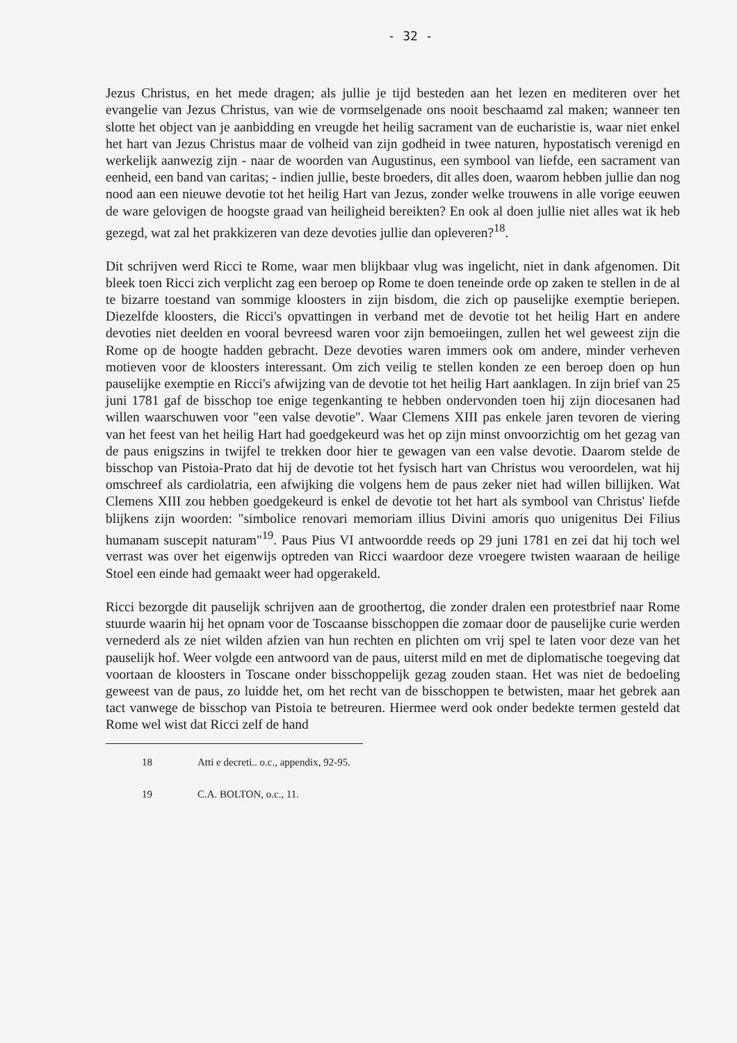- 32 -
Jezus Christus, en het mede dragen; als jullie je tijd besteden aan het lezen en mediteren over het evangelie van Jezus Christus, van wie de vormselgenade ons nooit beschaamd zal maken; wanneer ten slotte het object van je aanbidding en vreugde het heilig sacrament van de eucharistie is, waar niet enkel het hart van Jezus Christus maar de volheid van zijn godheid in twee naturen, hypostatisch verenigd en werkelijk aanwezig zijn - naar de woorden van Augustinus, een symbool van liefde, een sacrament van eenheid, een band van caritas; - indien jullie, beste broeders, dit alles doen, waarom hebben jullie dan nog nood aan een nieuwe devotie tot het heilig Hart van Jezus, zonder welke trouwens in alle vorige eeuwen de ware gelovigen de hoogste graad van heiligheid bereikten? En ook al doen jullie niet alles wat ik heb gezegd, wat zal het prakkizeren van deze devoties jullie dan opleveren?<sup>18</sup>.
Dit schrijven werd Ricci te Rome, waar men blijkbaar vlug was ingelicht, niet in dank afgenomen. Dit bleek toen Ricci zich verplicht zag een beroep op Rome te doen teneinde orde op zaken te stellen in de al te bizarre toestand van sommige kloosters in zijn bisdom, die zich op pauselijke exemptie beriepen. Diezelfde kloosters, die Ricci's opvattingen in verband met de devotie tot het heilig Hart en andere devoties niet deelden en vooral bevreesd waren voor zijn bemoeiingen, zullen het wel geweest zijn die Rome op de hoogte hadden gebracht. Deze devoties waren immers ook om andere, minder verheven motieven voor de kloosters interessant. Om zich veilig te stellen konden ze een beroep doen op hun pauselijke exemptie en Ricci's afwijzing van de devotie tot het heilig Hart aanklagen. In zijn brief van 25 juni 1781 gaf de bisschop toe enige tegenkanting te hebben ondervonden toen hij zijn diocesanen had willen waarschuwen voor "een valse devotie". Waar Clemens XIII pas enkele jaren tevoren de viering van het feest van het heilig Hart had goedgekeurd was het op zijn minst onvoorzichtig om het gezag van de paus enigszins in twijfel te trekken door hier te gewagen van een valse devotie. Daarom stelde de bisschop van Pistoia-Prato dat hij de devotie tot het fysisch hart van Christus wou veroordelen, wat hij omschreef als cardiolatria, een afwijking die volgens hem de paus zeker niet had willen billijken. Wat Clemens XIII zou hebben goedgekeurd is enkel de devotie tot het hart als symbool van Christus' liefde blijkens zijn woorden: "simbolice renovari memoriam illius Divini amoris quo unigenitus Dei Filius humanam suscepit naturam"<sup>19</sup>. Paus Pius VI antwoordde reeds op 29 juni 1781 en zei dat hij toch wel verrast was over het eigenwijs optreden van Ricci waardoor deze vroegere twisten waaraan de heilige Stoel een einde had gemaakt weer had opgerakeld.
Ricci bezorgde dit pauselijk schrijven aan de groothertog, die zonder dralen een protestbrief naar Rome stuurde waarin hij het opnam voor de Toscaanse bisschoppen die zomaar door de pauselijke curie werden vernederd als ze niet wilden afzien van hun rechten en plichten om vrij spel te laten voor deze van het pauselijk hof. Weer volgde een antwoord van de paus, uiterst mild en met de diplomatische toegeving dat voortaan de kloosters in Toscane onder bisschoppelijk gezag zouden staan. Het was niet de bedoeling geweest van de paus, zo luidde het, om het recht van de bisschoppen te betwisten, maar het gebrek aan tact vanwege de bisschop van Pistoia te betreuren. Hiermee werd ook onder bedekte termen gesteld dat Rome wel wist dat Ricci zelf de hand
18 Atti e decreti.. o.c., appendix, 92-95.
19 C.A. BOLTON, o.c., 11.